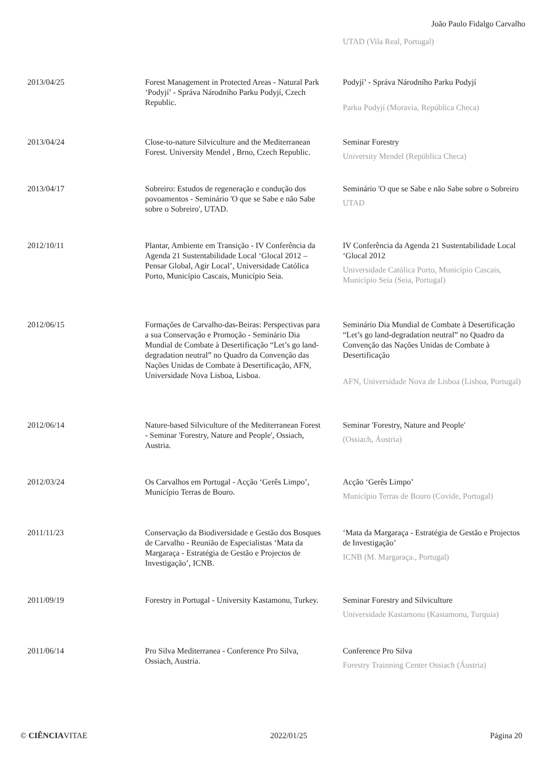João Paulo Fidalgo Carvalho
| | | UTAD (Vila Real, Portugal) |
| 2013/04/25 | Forest Management in Protected Areas - Natural Park ‘Podyjí’ - Správa Národního Parku Podyjí, Czech Republic. | Podyjí’ - Správa Národního Parku Podyjí Parku Podyjí (Moravia, República Checa) |
| 2013/04/24 | Close-to-nature Silviculture and the Mediterranean Forest. University Mendel , Brno, Czech Republic. | Seminar Forestry University Mendel (República Checa) |
| 2013/04/17 | Sobreiro: Estudos de regeneração e condução dos povoamentos - Seminário 'O que se Sabe e não Sabe sobre o Sobreiro', UTAD. | Seminário 'O que se Sabe e não Sabe sobre o Sobreiro UTAD |
| 2012/10/11 | Plantar, Ambiente em Transição - IV Conferência da Agenda 21 Sustentabilidade Local ‘Glocal 2012 – Pensar Global, Agir Local’, Universidade Católica Porto, Município Cascais, Município Seia. | IV Conferência da Agenda 21 Sustentabilidade Local ‘Glocal 2012 Universidade Católica Porto, Município Cascais, Município Seia (Seia, Portugal) |
| 2012/06/15 | Formações de Carvalho-das-Beiras: Perspectivas para a sua Conservação e Promoção - Seminário Dia Mundial de Combate à Desertificação “Let’s go land-degradation neutral” no Quadro da Convenção das Nações Unidas de Combate à Desertificação, AFN, Universidade Nova Lisboa, Lisboa. | Seminário Dia Mundial de Combate à Desertificação “Let’s go land-degradation neutral” no Quadro da Convenção das Nações Unidas de Combate à Desertificação AFN, Universidade Nova de Lisboa (Lisboa, Portugal) |
| 2012/06/14 | Nature-based Silviculture of the Mediterranean Forest - Seminar 'Forestry, Nature and People', Ossiach, Austria. | Seminar 'Forestry, Nature and People' (Ossiach, Áustria) |
| 2012/03/24 | Os Carvalhos em Portugal - Acção ‘Gerês Limpo’, Município Terras de Bouro. | Acção ‘Gerês Limpo’ Município Terras de Bouro (Covide, Portugal) |
| 2011/11/23 | Conservação da Biodiversidade e Gestão dos Bosques de Carvalho - Reunião de Especialistas ‘Mata da Margaraça - Estratégia de Gestão e Projectos de Investigação’, ICNB. | ‘Mata da Margaraça - Estratégia de Gestão e Projectos de Investigação’ ICNB (M. Margaraça., Portugal) |
| 2011/09/19 | Forestry in Portugal - University Kastamonu, Turkey. | Seminar Forestry and Silviculture Universidade Kastamonu (Kastamonu, Turquia) |
| 2011/06/14 | Pro Silva Mediterranea - Conference Pro Silva, Ossiach, Austria. | Conference Pro Silva Forestry Trainning Center Ossiach (Áustria) |
© CIÊNCIAVITAE 2022/01/25 Página 20